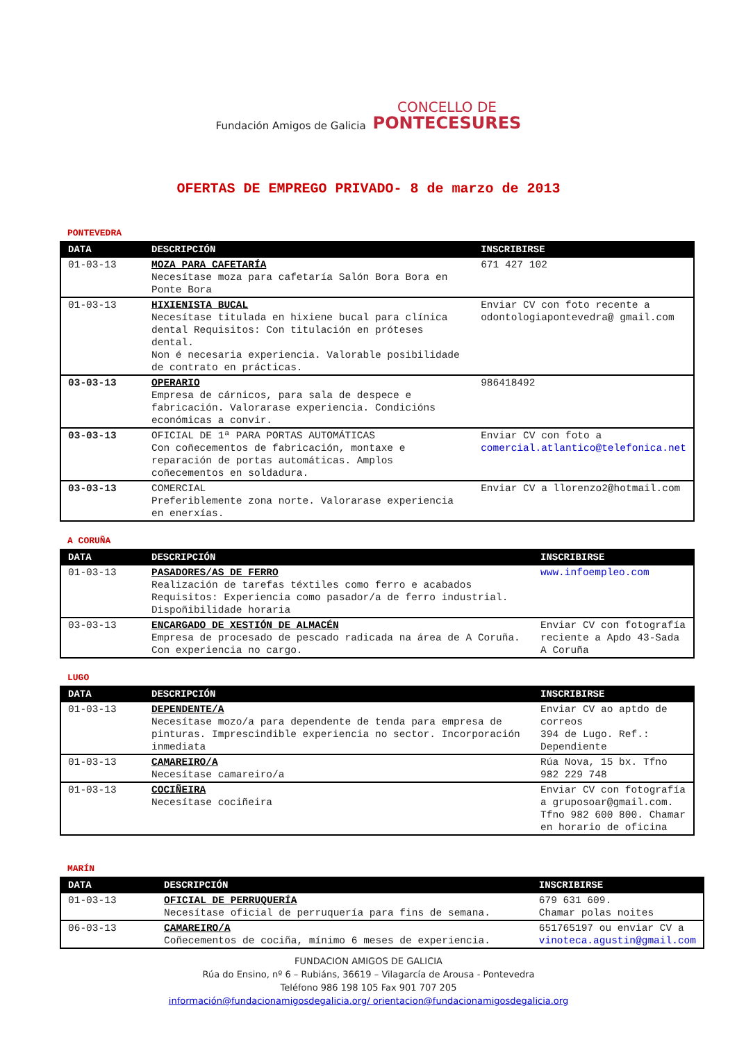Fundación Amigos de Galicia
CONCELLO DE
PONTECESURES
OFERTAS DE EMPREGO PRIVADO- 8 de marzo de 2013
PONTEVEDRA
| DATA | DESCRIPCIÓN | INSCRIBIRSE |
| --- | --- | --- |
| 01-03-13 | MOZA PARA CAFETARÍA Necesítase moza para cafetaría Salón Bora Bora en Ponte Bora | 671 427 102 |
| 01-03-13 | HIXIENISTA BUCAL Necesítase titulada en hixiene bucal para clínica dental Requisitos: Con titulación en próteses dental. Non é necesaria experiencia. Valorable posibilidade de contrato en prácticas. | Enviar CV con foto recente a odontologiapontevedra@ gmail.com |
| 03-03-13 | OPERARIO Empresa de cárnicos, para sala de despece e fabricación. Valorarase experiencia. Condicións económicas a convir. | 986418492 |
| 03-03-13 | OFICIAL DE 1ª PARA PORTAS AUTOMÁTICAS Con coñecementos de fabricación, montaxe e reparación de portas automáticas. Amplos coñecementos en soldadura. | Enviar CV con foto a comercial.atlantico@telefonica.net |
| 03-03-13 | COMERCIAL Preferiblemente zona norte. Valorarase experiencia en enerxías. | Enviar CV a llorenzo2@hotmail.com |
A CORUÑA
| DATA | DESCRIPCIÓN | INSCRIBIRSE |
| --- | --- | --- |
| 01-03-13 | PASADORES/AS DE FERRO Realización de tarefas téxtiles como ferro e acabados Requisitos: Experiencia como pasador/a de ferro industrial. Dispoñibilidade horaria | www.infoempleo.com |
| 03-03-13 | ENCARGADO DE XESTIÓN DE ALMACÉN Empresa de procesado de pescado radicada na área de A Coruña. Con experiencia no cargo. | Enviar CV con fotografía reciente a Apdo 43-Sada A Coruña |
LUGO
| DATA | DESCRIPCIÓN | INSCRIBIRSE |
| --- | --- | --- |
| 01-03-13 | DEPENDENTE/A Necesítase mozo/a para dependente de tenda para empresa de pinturas. Imprescindible experiencia no sector. Incorporación inmediata | Enviar CV ao aptdo de correos 394 de Lugo. Ref.: Dependiente |
| 01-03-13 | CAMAREIRO/A Necesítase camareiro/a | Rúa Nova, 15 bx. Tfno 982 229 748 |
| 01-03-13 | COCIÑEIRA Necesítase cociñeira | Enviar CV con fotografía a gruposoar@gmail.com. Tfno 982 600 800. Chamar en horario de oficina |
MARÍN
| DATA | DESCRIPCIÓN | INSCRIBIRSE |
| --- | --- | --- |
| 01-03-13 | OFICIAL DE PERRUQUERÍA Necesítase oficial de perruquería para fins de semana. | 679 631 609. Chamar polas noites |
| 06-03-13 | CAMAREIRO/A Coñecementos de cociña, mínimo 6 meses de experiencia. | 651765197 ou enviar CV a vinoteca.agustin@gmail.com |
FUNDACION AMIGOS DE GALICIA
Rúa do Ensino, nº 6 – Rubiáns, 36619 – Vilagarcía de Arousa - Pontevedra
Teléfono 986 198 105 Fax 901 707 205
información@fundacionamigosdegalicia.org/ orientacion@fundacionamigosdegalicia.org